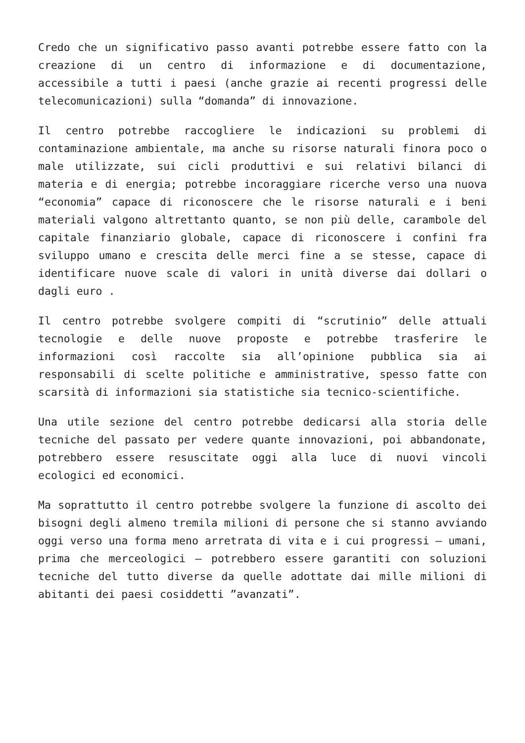Credo che un significativo passo avanti potrebbe essere fatto con la creazione di un centro di informazione e di documentazione, accessibile a tutti i paesi (anche grazie ai recenti progressi delle telecomunicazioni) sulla “domanda” di innovazione.
Il centro potrebbe raccogliere le indicazioni su problemi di contaminazione ambientale, ma anche su risorse naturali finora poco o male utilizzate, sui cicli produttivi e sui relativi bilanci di materia e di energia; potrebbe incoraggiare ricerche verso una nuova “economia” capace di riconoscere che le risorse naturali e i beni materiali valgono altrettanto quanto, se non più delle, carambole del capitale finanziario globale, capace di riconoscere i confini fra sviluppo umano e crescita delle merci fine a se stesse, capace di identificare nuove scale di valori in unità diverse dai dollari o dagli euro .
Il centro potrebbe svolgere compiti di “scrutinio” delle attuali tecnologie e delle nuove proposte e potrebbe trasferire le informazioni così raccolte sia all’opinione pubblica sia ai responsabili di scelte politiche e amministrative, spesso fatte con scarsità di informazioni sia statistiche sia tecnico-scientifiche.
Una utile sezione del centro potrebbe dedicarsi alla storia delle tecniche del passato per vedere quante innovazioni, poi abbandonate, potrebbero essere resuscitate oggi alla luce di nuovi vincoli ecologici ed economici.
Ma soprattutto il centro potrebbe svolgere la funzione di ascolto dei bisogni degli almeno tremila milioni di persone che si stanno avviando oggi verso una forma meno arretrata di vita e i cui progressi — umani, prima che merceologici — potrebbero essere garantiti con soluzioni tecniche del tutto diverse da quelle adottate dai mille milioni di abitanti dei paesi cosiddetti ”avanzati”.